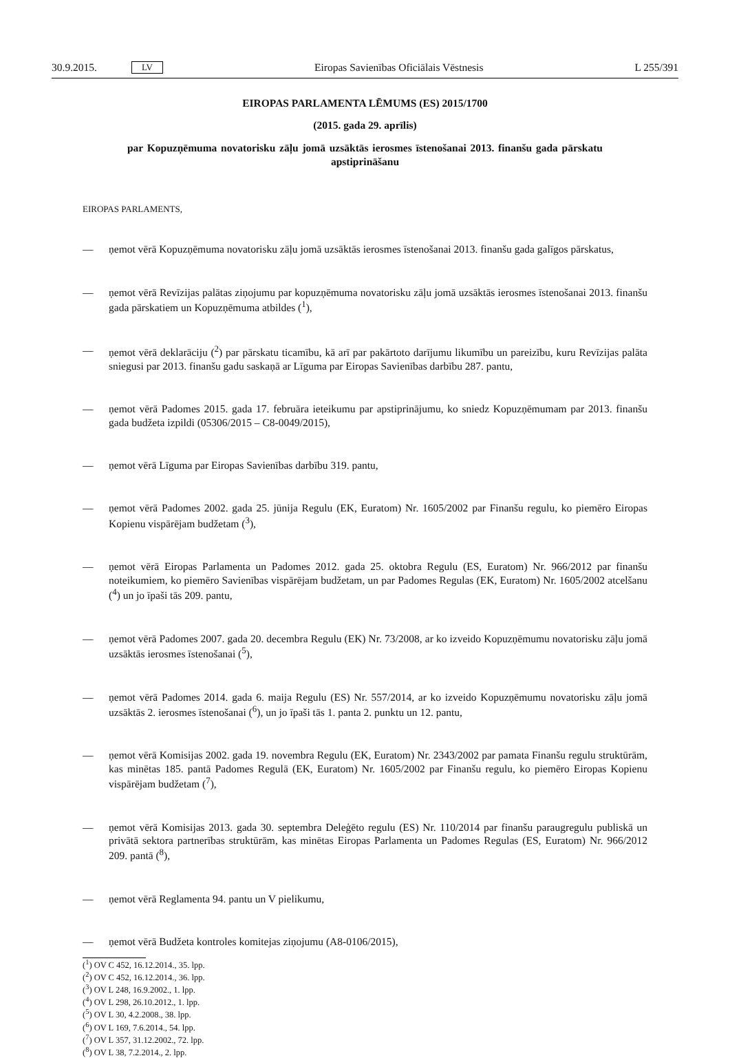30.9.2015. LV
Eiropas Savienības Oficiālais Vēstnesis L 255/391
EIROPAS PARLAMENTA LĒMUMS (ES) 2015/1700
(2015. gada 29. aprīlis)
par Kopuzņēmuma novatorisku zāļu jomā uzsāktās ierosmes īstenošanai 2013. finanšu gada pārskatu apstiprināšanu
EIROPAS PARLAMENTS,
— ņemot vērā Kopuzņēmuma novatorisku zāļu jomā uzsāktās ierosmes īstenošanai 2013. finanšu gada galīgos pārskatus,
— ņemot vērā Revīzijas palātas ziņojumu par kopuzņēmuma novatorisku zāļu jomā uzsāktās ierosmes īstenošanai 2013. finanšu gada pārskatiem un Kopuzņēmuma atbildes (<sup>1</sup>),
— ņemot vērā deklarāciju (<sup>2</sup>) par pārskatu ticamību, kā arī par pakārtoto darījumu likumību un pareizību, kuru Revīzijas palāta sniegusi par 2013. finanšu gadu saskaņā ar Līguma par Eiropas Savienības darbību 287. pantu,
— ņemot vērā Padomes 2015. gada 17. februāra ieteikumu par apstiprinājumu, ko sniedz Kopuzņēmumam par 2013. finanšu gada budžeta izpildi (05306/2015 – C8-0049/2015),
— ņemot vērā Līguma par Eiropas Savienības darbību 319. pantu,
— ņemot vērā Padomes 2002. gada 25. jūnija Regulu (EK, Euratom) Nr. 1605/2002 par Finanšu regulu, ko piemēro Eiropas Kopienu vispārējam budžetam (<sup>3</sup>),
— ņemot vērā Eiropas Parlamenta un Padomes 2012. gada 25. oktobra Regulu (ES, Euratom) Nr. 966/2012 par finanšu noteikumiem, ko piemēro Savienības vispārējam budžetam, un par Padomes Regulas (EK, Euratom) Nr. 1605/2002 atcelšanu (<sup>4</sup>) un jo īpaši tās 209. pantu,
— ņemot vērā Padomes 2007. gada 20. decembra Regulu (EK) Nr. 73/2008, ar ko izveido Kopuzņēmumu novatorisku zāļu jomā uzsāktās ierosmes īstenošanai (<sup>5</sup>),
— ņemot vērā Padomes 2014. gada 6. maija Regulu (ES) Nr. 557/2014, ar ko izveido Kopuzņēmumu novatorisku zāļu jomā uzsāktās 2. ierosmes īstenošanai (<sup>6</sup>), un jo īpaši tās 1. panta 2. punktu un 12. pantu,
— ņemot vērā Komisijas 2002. gada 19. novembra Regulu (EK, Euratom) Nr. 2343/2002 par pamata Finanšu regulu struktūrām, kas minētas 185. pantā Padomes Regulā (EK, Euratom) Nr. 1605/2002 par Finanšu regulu, ko piemēro Eiropas Kopienu vispārējam budžetam (<sup>7</sup>),
— ņemot vērā Komisijas 2013. gada 30. septembra Deleģēto regulu (ES) Nr. 110/2014 par finanšu paraugregulu publiskā un privātā sektora partnerības struktūrām, kas minētas Eiropas Parlamenta un Padomes Regulas (ES, Euratom) Nr. 966/2012 209. pantā (<sup>8</sup>),
— ņemot vērā Reglamenta 94. pantu un V pielikumu,
— ņemot vērā Budžeta kontroles komitejas ziņojumu (A8-0106/2015),
(<sup>1</sup>) OV C 452, 16.12.2014., 35. lpp.
(<sup>2</sup>) OV C 452, 16.12.2014., 36. lpp.
(<sup>3</sup>) OV L 248, 16.9.2002., 1. lpp.
(<sup>4</sup>) OV L 298, 26.10.2012., 1. lpp.
(<sup>5</sup>) OV L 30, 4.2.2008., 38. lpp.
(<sup>6</sup>) OV L 169, 7.6.2014., 54. lpp.
(<sup>7</sup>) OV L 357, 31.12.2002., 72. lpp.
(<sup>8</sup>) OV L 38, 7.2.2014., 2. lpp.